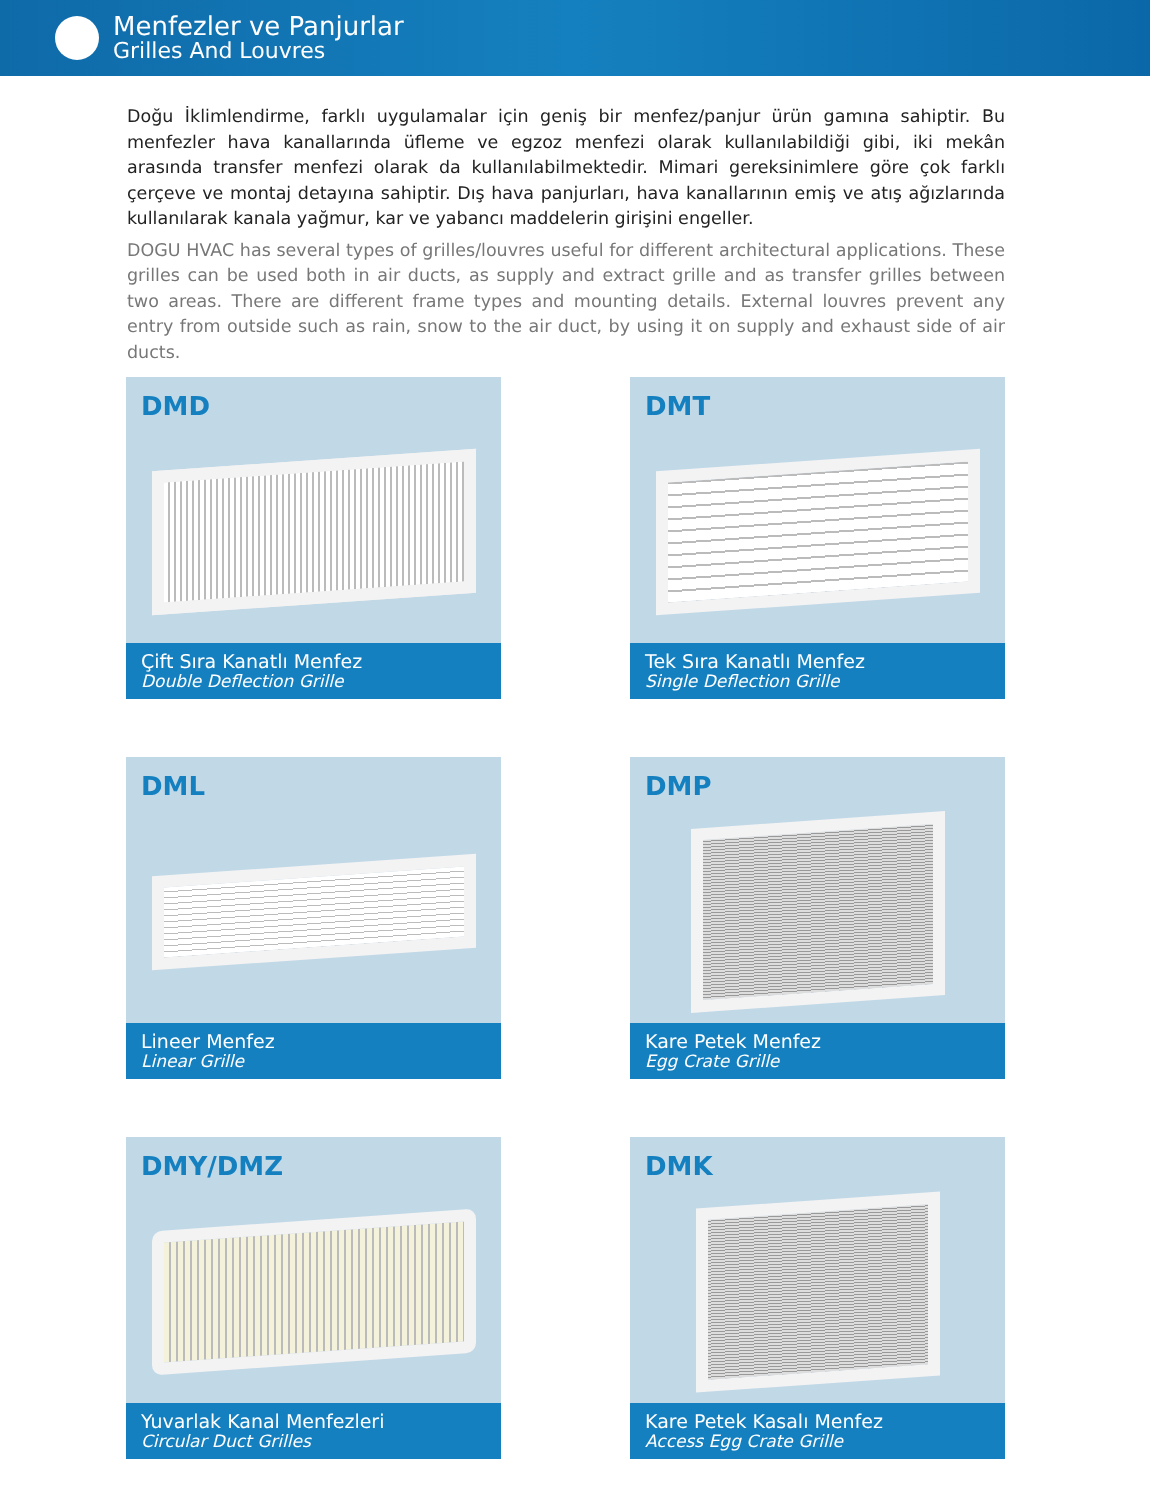Menfezler ve Panjurlar
Grilles And Louvres
Doğu İklimlendirme, farklı uygulamalar için geniş bir menfez/panjur ürün gamına sahiptir. Bu menfezler hava kanallarında üfleme ve egzoz menfezi olarak kullanılabildiği gibi, iki mekân arasında transfer menfezi olarak da kullanılabilmektedir. Mimari gereksinimlere göre çok farklı çerçeve ve montaj detayına sahiptir. Dış hava panjurları, hava kanallarının emiş ve atış ağızlarında kullanılarak kanala yağmur, kar ve yabancı maddelerin girişini engeller.
DOGU HVAC has several types of grilles/louvres useful for different architectural applications. These grilles can be used both in air ducts, as supply and extract grille and as transfer grilles between two areas. There are different frame types and mounting details. External louvres prevent any entry from outside such as rain, snow to the air duct, by using it on supply and exhaust side of air ducts.
DMD
Çift Sıra Kanatlı Menfez
Double Deflection Grille
DMT
Tek Sıra Kanatlı Menfez
Single Deflection Grille
DML
Lineer Menfez
Linear Grille
DMP
Kare Petek Menfez
Egg Crate Grille
DMY/DMZ
Yuvarlak Kanal Menfezleri
Circular Duct Grilles
DMK
Kare Petek Kasalı Menfez
Access Egg Crate Grille